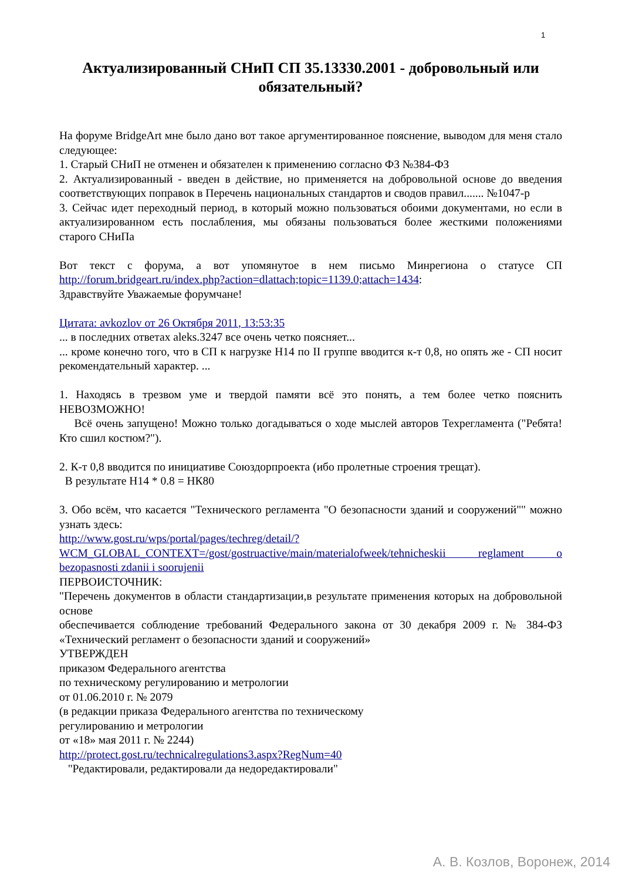1
Актуализированный СНиП СП 35.13330.2001 - добровольный или обязательный?
На форуме BridgeArt мне было дано вот такое аргументированное пояснение, выводом для меня стало следующее:
1. Старый СНиП не отменен и обязателен к применению согласно ФЗ №384-ФЗ
2. Актуализированный - введен в действие, но применяется на добровольной основе до введения соответствующих поправок в Перечень национальных стандартов и сводов правил....... №1047-р
3. Сейчас идет переходный период, в который можно пользоваться обоими документами, но если в актуализированном есть послабления, мы обязаны пользоваться более жесткими положениями старого СНиПа
Вот текст с форума, а вот упомянутое в нем письмо Минрегиона о статусе СП http://forum.bridgeart.ru/index.php?action=dlattach;topic=1139.0;attach=1434:
Здравствуйте Уважаемые форумчане!
Цитата: avkozlov от 26 Октября 2011, 13:53:35
... в последних ответах aleks.3247 все очень четко поясняет...
... кроме конечно того, что в СП к нагрузке Н14 по II группе вводится к-т 0,8, но опять же - СП носит рекомендательный характер. ...
1. Находясь в трезвом уме и твердой памяти всё это понять, а тем более четко пояснить НЕВОЗМОЖНО!
Всё очень запущено! Можно только догадываться о ходе мыслей авторов Техрегламента ("Ребята! Кто сшил костюм?").
2. К-т 0,8 вводится по инициативе Союздорпроекта (ибо пролетные строения трещат).
В результате Н14 * 0.8 = НК80
3. Обо всём, что касается "Технического регламента "О безопасности зданий и сооружений"" можно узнать здесь:
http://www.gost.ru/wps/portal/pages/techreg/detail/?
WCM_GLOBAL_CONTEXT=/gost/gostruactive/main/materialofweek/tehnicheskii reglament o bezopasnosti zdanii i soorujenii
ПЕРВОИСТОЧНИК:
"Перечень документов в области стандартизации,в результате применения которых на добровольной основе
обеспечивается соблюдение требований Федерального закона от 30 декабря 2009 г. № 384-ФЗ «Технический регламент о безопасности зданий и сооружений»
УТВЕРЖДЕН
приказом Федерального агентства
по техническому регулированию и метрологии
от 01.06.2010 г. № 2079
(в редакции приказа Федерального агентства по техническому
регулированию и метрологии
от «18» мая 2011 г. № 2244)
http://protect.gost.ru/technicalregulations3.aspx?RegNum=40
"Редактировали, редактировали да недоредактировали"
А. В. Козлов, Воронеж, 2014